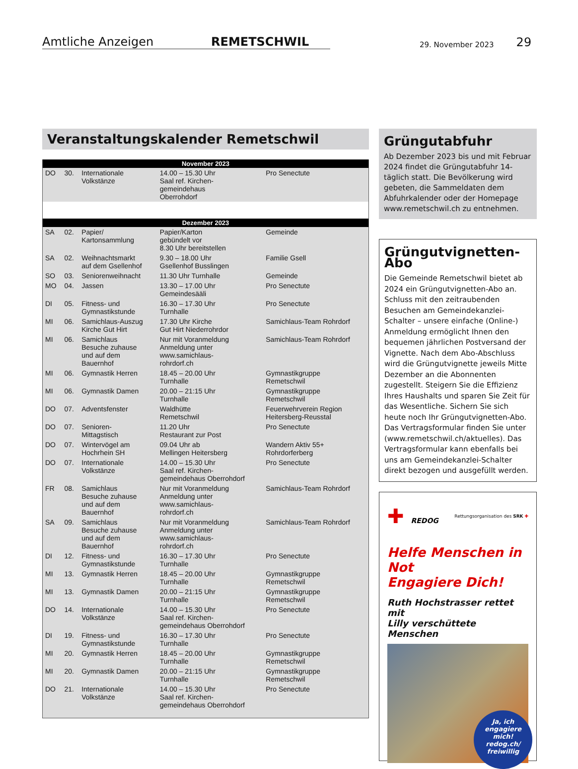Amtliche Anzeigen
REMETSCHWIL
29. November 2023
29
Veranstaltungskalender Remetschwil
| November 2023 | | | | |
| --- | --- | --- | --- | --- |
| DO | 30. | Internationale Volkstänze | 14.00 – 15.30 Uhr Saal ref. Kirchen- gemeindehaus Oberrohdorf | Pro Senectute |
| Dezember 2023 | | | | |
| SA | 02. | Papier/ Kartonsammlung | Papier/Karton gebündelt vor 8.30 Uhr bereitstellen | Gemeinde |
| SA | 02. | Weihnachtsmarkt auf dem Gsellenhof | 9.30 – 18.00 Uhr Gsellenhof Busslingen | Familie Gsell |
| SO | 03. | Seniorenweihnacht | 11.30 Uhr Turnhalle | Gemeinde |
| MO | 04. | Jassen | 13.30 – 17.00 Uhr Gemeindesääli | Pro Senectute |
| DI | 05. | Fitness- und Gymnastikstunde | 16.30 – 17.30 Uhr Turnhalle | Pro Senectute |
| MI | 06. | Samichlaus-Auszug Kirche Gut Hirt | 17.30 Uhr Kirche Gut Hirt Niederrohrdor | Samichlaus-Team Rohrdorf |
| MI | 06. | Samichlaus Besuche zuhause und auf dem Bauernhof | Nur mit Voranmeldung Anmeldung unter www.samichlaus- rohrdorf.ch | Samichlaus-Team Rohrdorf |
| MI | 06. | Gymnastik Herren | 18.45 – 20.00 Uhr Turnhalle | Gymnastikgruppe Remetschwil |
| MI | 06. | Gymnastik Damen | 20.00 – 21:15 Uhr Turnhalle | Gymnastikgruppe Remetschwil |
| DO | 07. | Adventsfenster | Waldhütte Remetschwil | Feuerwehrverein Region Heitersberg-Reusstal |
| DO | 07. | Senioren- Mittagstisch | 11.20 Uhr Restaurant zur Post | Pro Senectute |
| DO | 07. | Wintervögel am Hochrhein SH | 09.04 Uhr ab Mellingen Heitersberg | Wandern Aktiv 55+ Rohrdorferberg |
| DO | 07. | Internationale Volkstänze | 14.00 – 15.30 Uhr Saal ref. Kirchen- gemeindehaus Oberrohdorf | Pro Senectute |
| FR | 08. | Samichlaus Besuche zuhause und auf dem Bauernhof | Nur mit Voranmeldung Anmeldung unter www.samichlaus- rohrdorf.ch | Samichlaus-Team Rohrdorf |
| SA | 09. | Samichlaus Besuche zuhause und auf dem Bauernhof | Nur mit Voranmeldung Anmeldung unter www.samichlaus- rohrdorf.ch | Samichlaus-Team Rohrdorf |
| DI | 12. | Fitness- und Gymnastikstunde | 16.30 – 17.30 Uhr Turnhalle | Pro Senectute |
| MI | 13. | Gymnastik Herren | 18.45 – 20.00 Uhr Turnhalle | Gymnastikgruppe Remetschwil |
| MI | 13. | Gymnastik Damen | 20.00 – 21:15 Uhr Turnhalle | Gymnastikgruppe Remetschwil |
| DO | 14. | Internationale Volkstänze | 14.00 – 15.30 Uhr Saal ref. Kirchen- gemeindehaus Oberrohdorf | Pro Senectute |
| DI | 19. | Fitness- und Gymnastikstunde | 16.30 – 17.30 Uhr Turnhalle | Pro Senectute |
| MI | 20. | Gymnastik Herren | 18.45 – 20.00 Uhr Turnhalle | Gymnastikgruppe Remetschwil |
| MI | 20. | Gymnastik Damen | 20.00 – 21:15 Uhr Turnhalle | Gymnastikgruppe Remetschwil |
| DO | 21. | Internationale Volkstänze | 14.00 – 15.30 Uhr Saal ref. Kirchen- gemeindehaus Oberrohdorf | Pro Senectute |
Grüngutabfuhr
Ab Dezember 2023 bis und mit Februar 2024 findet die Grüngutabfuhr 14-täglich statt. Die Bevölkerung wird gebeten, die Sammeldaten dem Abfuhrkalender oder der Homepage www.remetschwil.ch zu entnehmen.
Grüngutvignetten-Abo
Die Gemeinde Remetschwil bietet ab 2024 ein Grüngutvignetten-Abo an. Schluss mit den zeitraubenden Besuchen am Gemeindekanzlei-Schalter – unsere einfache (Online-) Anmeldung ermöglicht Ihnen den bequemen jährlichen Postversand der Vignette. Nach dem Abo-Abschluss wird die Grüngutvignette jeweils Mitte Dezember an die Abonnenten zugestellt. Steigern Sie die Effizienz Ihres Haushalts und sparen Sie Zeit für das Wesentliche. Sichern Sie sich heute noch Ihr Grüngutvignetten-Abo. Das Vertragsformular finden Sie unter (www.remetschwil.ch/aktuelles). Das Vertragsformular kann ebenfalls bei uns am Gemeindekanzlei-Schalter direkt bezogen und ausgefüllt werden.
✚ REDOG Rettungsorganisation des SRK ✚
Helfe Menschen in Not
Engagiere Dich!
Ruth Hochstrasser rettet mit
Lilly verschüttete Menschen
Ja, ich
engagiere
mich!
redog.ch/
freiwillig